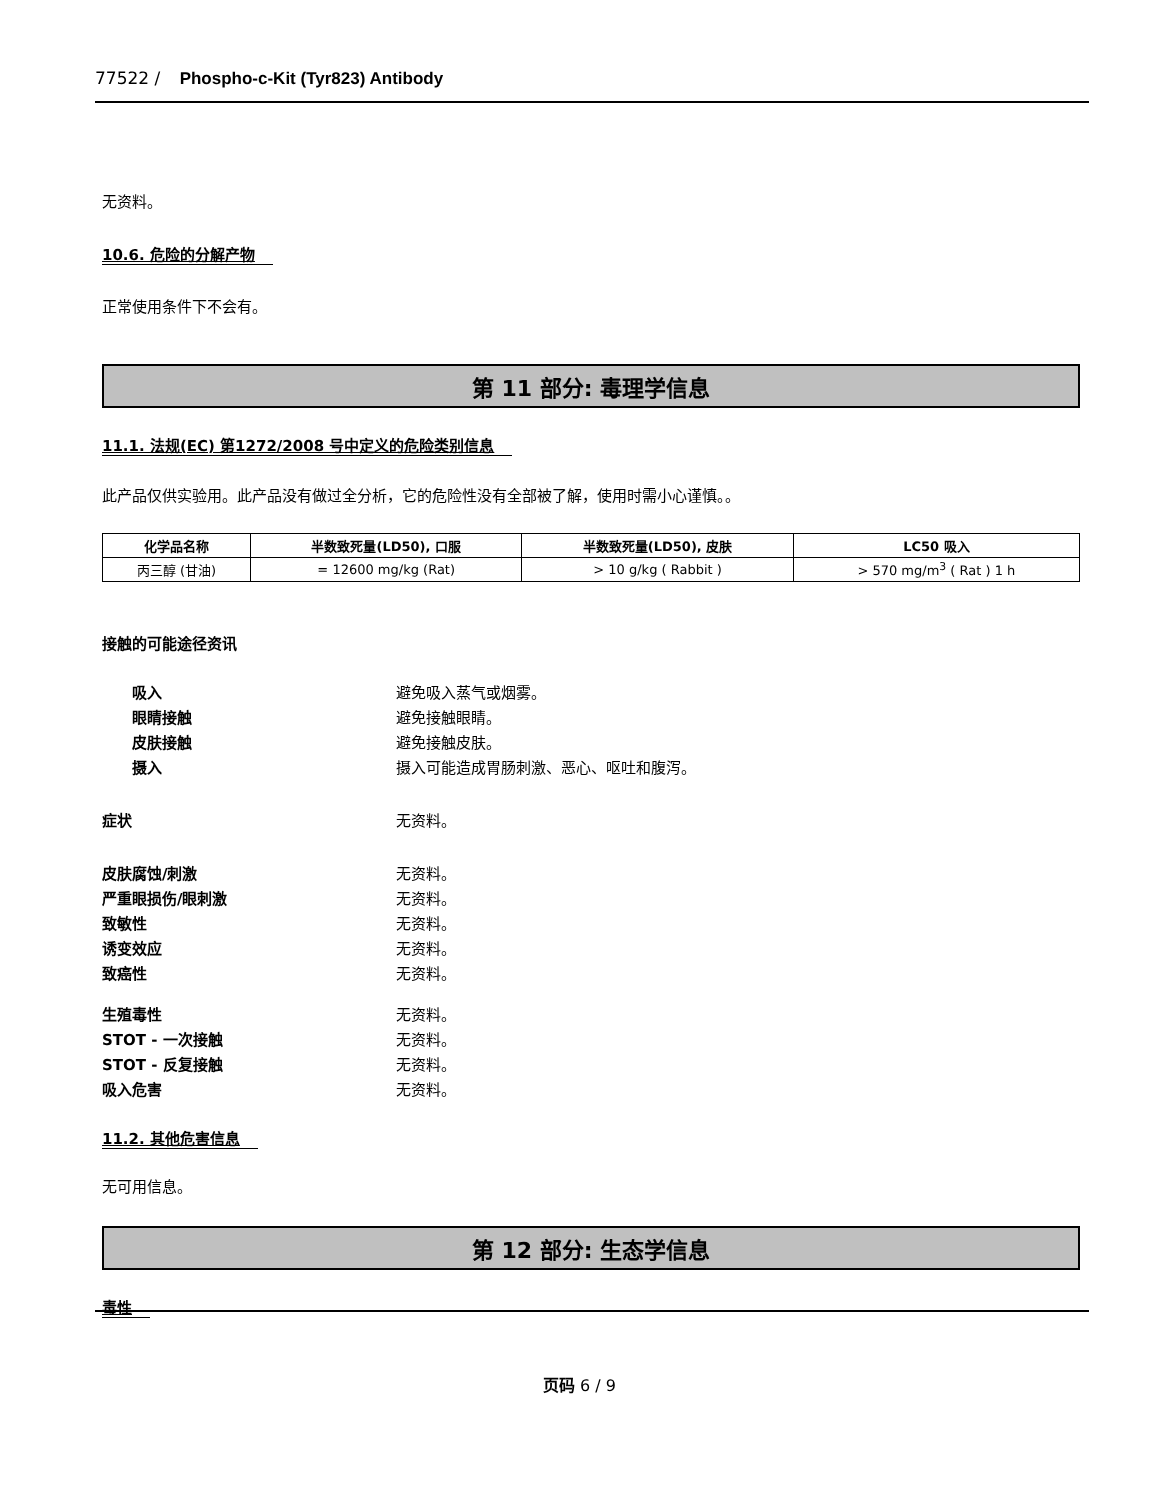77522 / Phospho-c-Kit (Tyr823) Antibody
无资料。
10.6. 危险的分解产物
正常使用条件下不会有。
第 11 部分: 毒理学信息
11.1. 法规(EC) 第1272/2008 号中定义的危险类别信息
此产品仅供实验用。此产品没有做过全分析，它的危险性没有全部被了解，使用时需小心谨慎。。
| 化学品名称 | 半数致死量(LD50), 口服 | 半数致死量(LD50), 皮肤 | LC50 吸入 |
| --- | --- | --- | --- |
| 丙三醇 (甘油) | = 12600 mg/kg (Rat) | > 10 g/kg ( Rabbit ) | > 570 mg/m<sup>3</sup> ( Rat ) 1 h |
接触的可能途径资讯
吸入 避免吸入蒸气或烟雾。 眼睛接触 避免接触眼睛。 皮肤接触 避免接触皮肤。 摄入 摄入可能造成胃肠刺激、恶心、呕吐和腹泻。
症状 无资料。
皮肤腐蚀/刺激 无资料。 严重眼损伤/眼刺激 无资料。 致敏性 无资料。 诱变效应 无资料。 致癌性 无资料。
生殖毒性 无资料。 STOT - 一次接触 无资料。 STOT - 反复接触 无资料。 吸入危害 无资料。
11.2. 其他危害信息
无可用信息。
第 12 部分: 生态学信息
毒性
页码 6 / 9